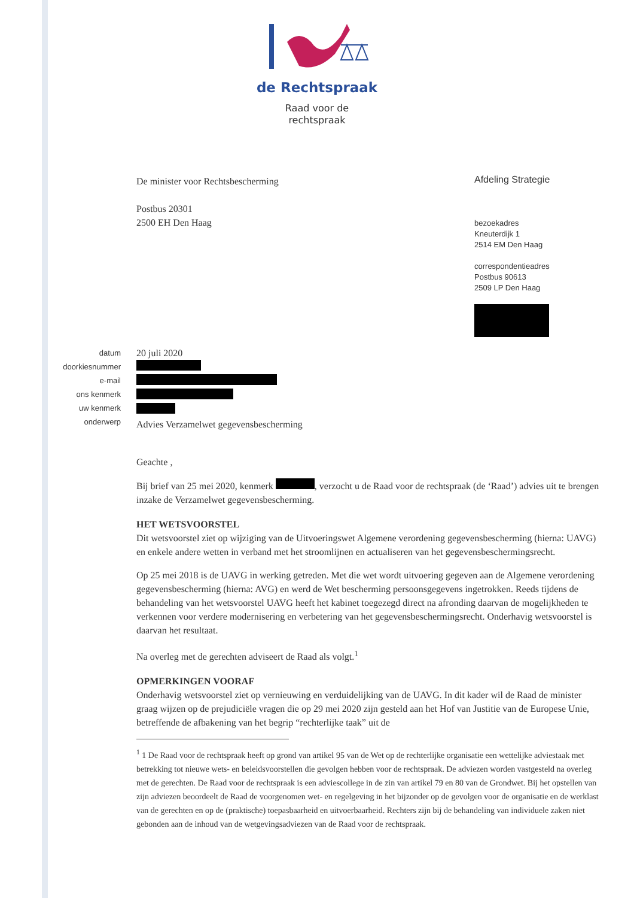de Rechtspraak
Raad voor de
rechtspraak
De minister voor Rechtsbescherming
Postbus 20301
2500 EH Den Haag
Afdeling Strategie
bezoekadres
Kneuterdijk 1
2514 EM Den Haag
correspondentieadres
Postbus 90613
2509 LP Den Haag
datum
doorkiesnummer
e-mail
ons kenmerk
uw kenmerk
onderwerp
20 juli 2020
Advies Verzamelwet gegevensbescherming
Geachte ,
Bij brief van 25 mei 2020, kenmerk , verzocht u de Raad voor de rechtspraak (de ‘Raad’) advies uit te brengen inzake de Verzamelwet gegevensbescherming.
HET WETSVOORSTEL
Dit wetsvoorstel ziet op wijziging van de Uitvoeringswet Algemene verordening gegevensbescherming (hierna: UAVG) en enkele andere wetten in verband met het stroomlijnen en actualiseren van het gegevensbeschermingsrecht.
Op 25 mei 2018 is de UAVG in werking getreden. Met die wet wordt uitvoering gegeven aan de Algemene verordening gegevensbescherming (hierna: AVG) en werd de Wet bescherming persoonsgegevens ingetrokken. Reeds tijdens de behandeling van het wetsvoorstel UAVG heeft het kabinet toegezegd direct na afronding daarvan de mogelijkheden te verkennen voor verdere modernisering en verbetering van het gegevensbeschermingsrecht. Onderhavig wetsvoorstel is daarvan het resultaat.
Na overleg met de gerechten adviseert de Raad als volgt.<sup>1</sup>
OPMERKINGEN VOORAF
Onderhavig wetsvoorstel ziet op vernieuwing en verduidelijking van de UAVG. In dit kader wil de Raad de minister graag wijzen op de prejudiciële vragen die op 29 mei 2020 zijn gesteld aan het Hof van Justitie van de Europese Unie, betreffende de afbakening van het begrip “rechterlijke taak” uit de
<sup>1</sup> 1 De Raad voor de rechtspraak heeft op grond van artikel 95 van de Wet op de rechterlijke organisatie een wettelijke adviestaak met betrekking tot nieuwe wets- en beleidsvoorstellen die gevolgen hebben voor de rechtspraak. De adviezen worden vastgesteld na overleg met de gerechten. De Raad voor de rechtspraak is een adviescollege in de zin van artikel 79 en 80 van de Grondwet. Bij het opstellen van zijn adviezen beoordeelt de Raad de voorgenomen wet- en regelgeving in het bijzonder op de gevolgen voor de organisatie en de werklast van de gerechten en op de (praktische) toepasbaarheid en uitvoerbaarheid. Rechters zijn bij de behandeling van individuele zaken niet gebonden aan de inhoud van de wetgevingsadviezen van de Raad voor de rechtspraak.